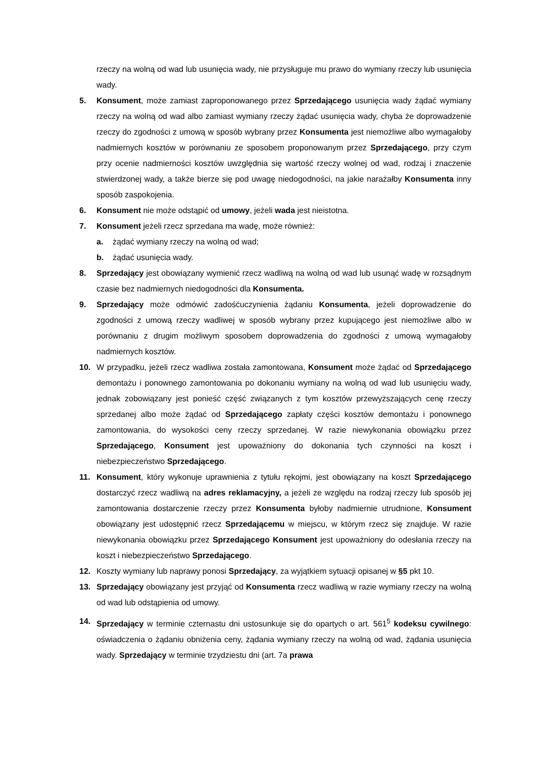rzeczy na wolną od wad lub usunięcia wady, nie przysługuje mu prawo do wymiany rzeczy lub usunięcia wady.
5. Konsument, może zamiast zaproponowanego przez Sprzedającego usunięcia wady żądać wymiany rzeczy na wolną od wad albo zamiast wymiany rzeczy żądać usunięcia wady, chyba że doprowadzenie rzeczy do zgodności z umową w sposób wybrany przez Konsumenta jest niemożliwe albo wymagałoby nadmiernych kosztów w porównaniu ze sposobem proponowanym przez Sprzedającego, przy czym przy ocenie nadmierności kosztów uwzględnia się wartość rzeczy wolnej od wad, rodzaj i znaczenie stwierdzonej wady, a także bierze się pod uwagę niedogodności, na jakie narażałby Konsumenta inny sposób zaspokojenia.
6. Konsument nie może odstąpić od umowy, jeżeli wada jest nieistotna.
7. Konsument jeżeli rzecz sprzedana ma wadę, może również:
a. żądać wymiany rzeczy na wolną od wad;
b. żądać usunięcia wady.
8. Sprzedający jest obowiązany wymienić rzecz wadliwą na wolną od wad lub usunąć wadę w rozsądnym czasie bez nadmiernych niedogodności dla Konsumenta.
9. Sprzedający może odmówić zadośćuczynienia żądaniu Konsumenta, jeżeli doprowadzenie do zgodności z umową rzeczy wadliwej w sposób wybrany przez kupującego jest niemożliwe albo w porównaniu z drugim możliwym sposobem doprowadzenia do zgodności z umową wymagałoby nadmiernych kosztów.
10. W przypadku, jeżeli rzecz wadliwa została zamontowana, Konsument może żądać od Sprzedającego demontażu i ponownego zamontowania po dokonaniu wymiany na wolną od wad lub usunięciu wady, jednak zobowiązany jest ponieść część związanych z tym kosztów przewyższających cenę rzeczy sprzedanej albo może żądać od Sprzedającego zapłaty części kosztów demontażu i ponownego zamontowania, do wysokości ceny rzeczy sprzedanej. W razie niewykonania obowiązku przez Sprzedającego, Konsument jest upoważniony do dokonania tych czynności na koszt i niebezpieczeństwo Sprzedającego.
11. Konsument, który wykonuje uprawnienia z tytułu rękojmi, jest obowiązany na koszt Sprzedającego dostarczyć rzecz wadliwą na adres reklamacyjny, a jeżeli ze względu na rodzaj rzeczy lub sposób jej zamontowania dostarczenie rzeczy przez Konsumenta byłoby nadmiernie utrudnione, Konsument obowiązany jest udostępnić rzecz Sprzedającemu w miejscu, w którym rzecz się znajduje. W razie niewykonania obowiązku przez Sprzedającego Konsument jest upoważniony do odesłania rzeczy na koszt i niebezpieczeństwo Sprzedającego.
12. Koszty wymiany lub naprawy ponosi Sprzedający, za wyjątkiem sytuacji opisanej w §5 pkt 10.
13. Sprzedający obowiązany jest przyjąć od Konsumenta rzecz wadliwą w razie wymiany rzeczy na wolną od wad lub odstąpienia od umowy.
14. Sprzedający w terminie czternastu dni ustosunkuje się do opartych o art. 561<sup>5</sup> kodeksu cywilnego: oświadczenia o żądaniu obniżenia ceny, żądania wymiany rzeczy na wolną od wad, żądania usunięcia wady. Sprzedający w terminie trzydziestu dni (art. 7a prawa